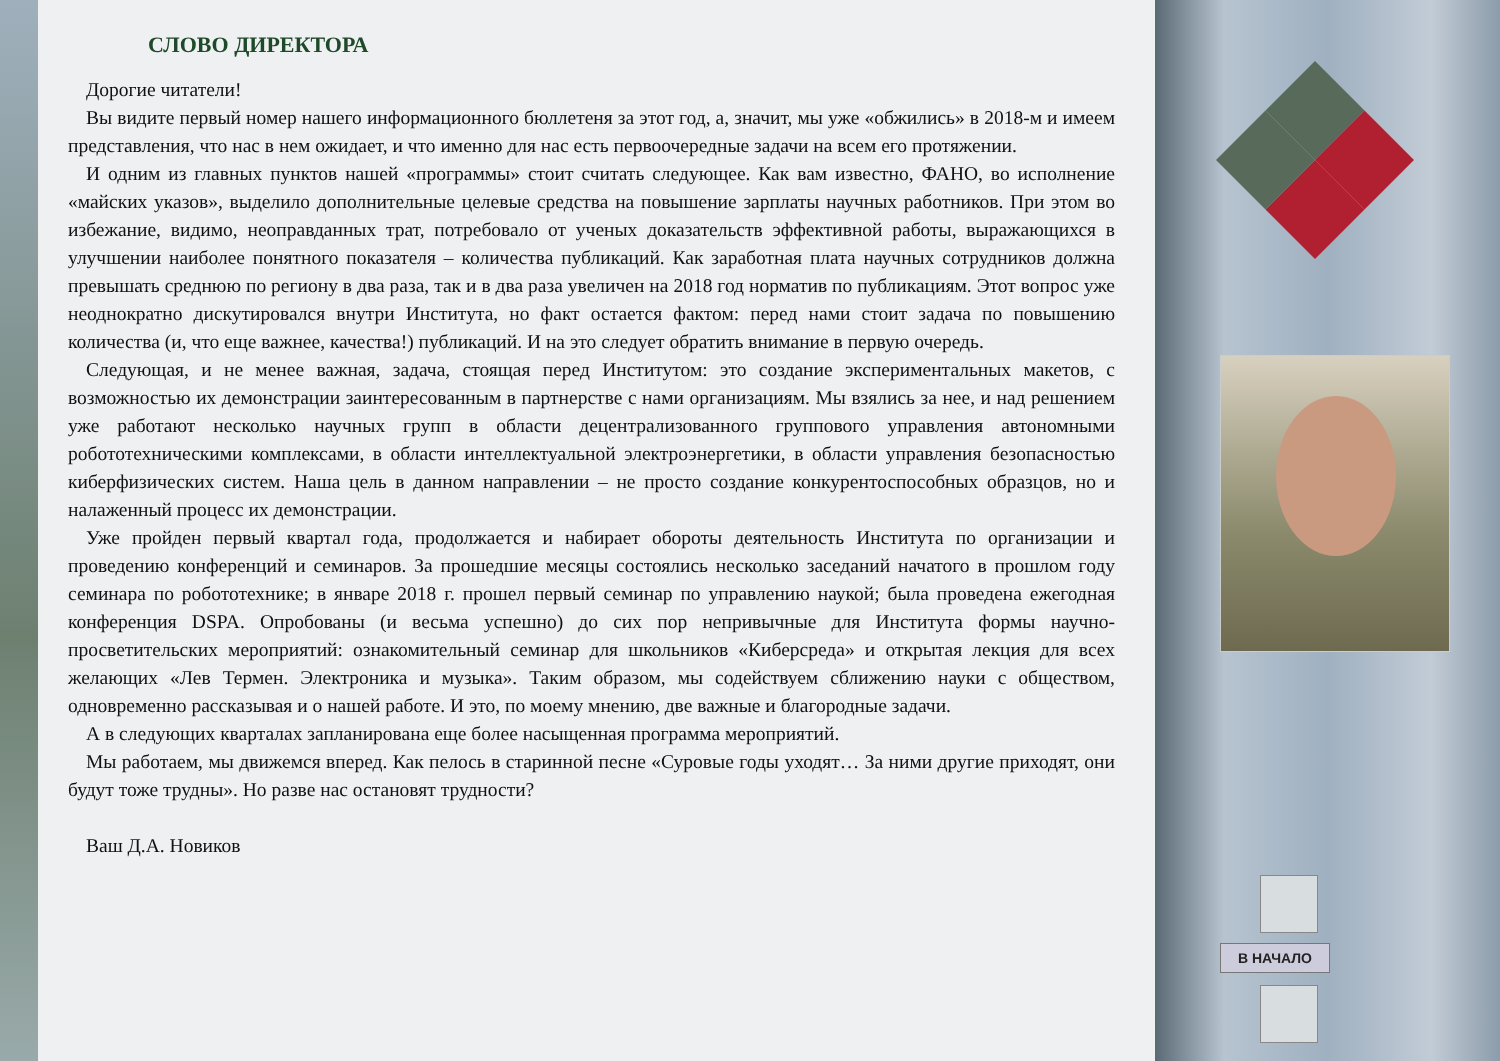СЛОВО ДИРЕКТОРА
Дорогие читатели!
Вы видите первый номер нашего информационного бюллетеня за этот год, а, значит, мы уже «обжились» в 2018-м и имеем представления, что нас в нем ожидает, и что именно для нас есть первоочередные задачи на всем его протяжении.
И одним из главных пунктов нашей «программы» стоит считать следующее. Как вам известно, ФАНО, во исполнение «майских указов», выделило дополнительные целевые средства на повышение зарплаты научных работников. При этом во избежание, видимо, неоправданных трат, потребовало от ученых доказательств эффективной работы, выражающихся в улучшении наиболее понятного показателя – количества публикаций. Как заработная плата научных сотрудников должна превышать среднюю по региону в два раза, так и в два раза увеличен на 2018 год норматив по публикациям. Этот вопрос уже неоднократно дискутировался внутри Института, но факт остается фактом: перед нами стоит задача по повышению количества (и, что еще важнее, качества!) публикаций. И на это следует обратить внимание в первую очередь.
Следующая, и не менее важная, задача, стоящая перед Институтом: это создание экспериментальных макетов, с возможностью их демонстрации заинтересованным в партнерстве с нами организациям. Мы взялись за нее, и над решением уже работают несколько научных групп в области децентрализованного группового управления автономными робототехническими комплексами, в области интеллектуальной электроэнергетики, в области управления безопасностью киберфизических систем. Наша цель в данном направлении – не просто создание конкурентоспособных образцов, но и налаженный процесс их демонстрации.
Уже пройден первый квартал года, продолжается и набирает обороты деятельность Института по организации и проведению конференций и семинаров. За прошедшие месяцы состоялись несколько заседаний начатого в прошлом году семинара по робототехнике; в январе 2018 г. прошел первый семинар по управлению наукой; была проведена ежегодная конференция DSPA. Опробованы (и весьма успешно) до сих пор непривычные для Института формы научно-просветительских мероприятий: ознакомительный семинар для школьников «Киберсреда» и открытая лекция для всех желающих «Лев Термен. Электроника и музыка». Таким образом, мы содействуем сближению науки с обществом, одновременно рассказывая и о нашей работе. И это, по моему мнению, две важные и благородные задачи.
А в следующих кварталах запланирована еще более насыщенная программа мероприятий.
Мы работаем, мы движемся вперед. Как пелось в старинной песне «Суровые годы уходят… За ними другие приходят, они будут тоже трудны». Но разве нас остановят трудности?
Ваш Д.А. Новиков
В НАЧАЛО